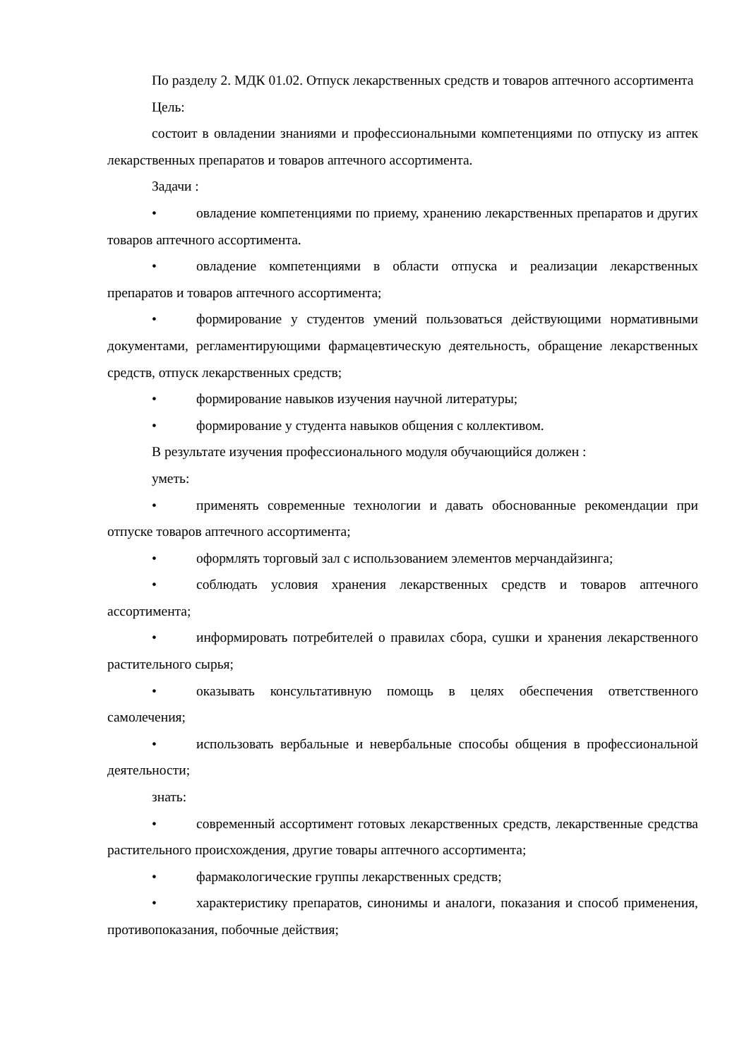По разделу 2. МДК 01.02. Отпуск лекарственных средств и товаров аптечного ассортимента
Цель:
состоит в овладении знаниями и профессиональными компетенциями по отпуску из аптек лекарственных препаратов и товаров аптечного ассортимента.
Задачи :
• овладение компетенциями по приему, хранению лекарственных препаратов и других товаров аптечного ассортимента.
• овладение компетенциями в области отпуска и реализации лекарственных препаратов и товаров аптечного ассортимента;
• формирование у студентов умений пользоваться действующими нормативными документами, регламентирующими фармацевтическую деятельность, обращение лекарственных средств, отпуск лекарственных средств;
• формирование навыков изучения научной литературы;
• формирование у студента навыков общения с коллективом.
В результате изучения профессионального модуля обучающийся должен :
уметь:
• применять современные технологии и давать обоснованные рекомендации при отпуске товаров аптечного ассортимента;
• оформлять торговый зал с использованием элементов мерчандайзинга;
• соблюдать условия хранения лекарственных средств и товаров аптечного ассортимента;
• информировать потребителей о правилах сбора, сушки и хранения лекарственного растительного сырья;
• оказывать консультативную помощь в целях обеспечения ответственного самолечения;
• использовать вербальные и невербальные способы общения в профессиональной деятельности;
знать:
• современный ассортимент готовых лекарственных средств, лекарственные средства растительного происхождения, другие товары аптечного ассортимента;
• фармакологические группы лекарственных средств;
• характеристику препаратов, синонимы и аналоги, показания и способ применения, противопоказания, побочные действия;